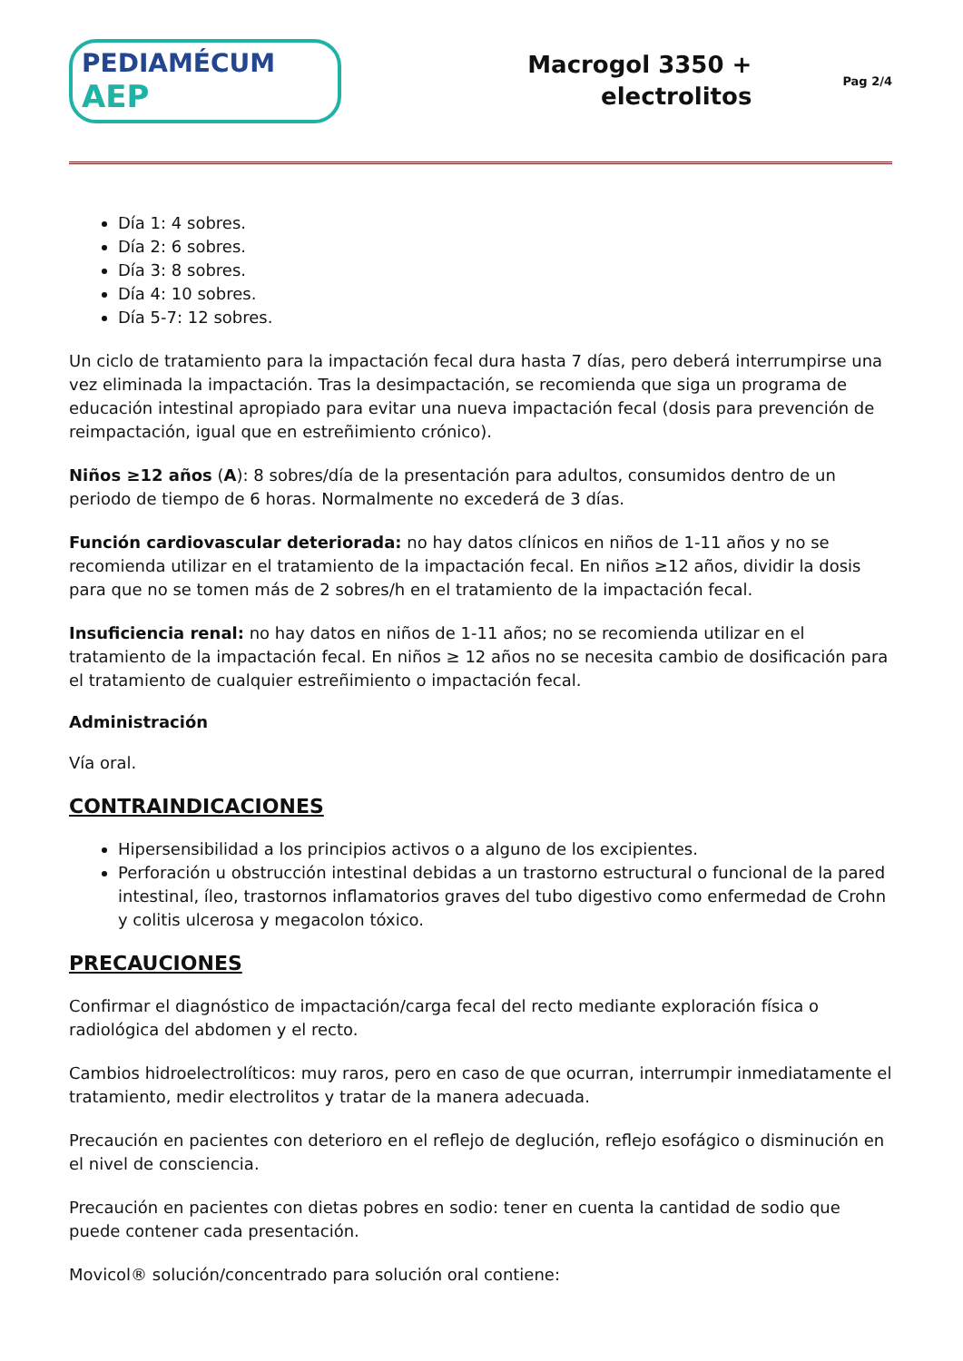PEDIAMÉCUM AEP
Macrogol 3350 +
electrolitos
Pag 2/4
Día 1: 4 sobres.
Día 2: 6 sobres.
Día 3: 8 sobres.
Día 4: 10 sobres.
Día 5-7: 12 sobres.
Un ciclo de tratamiento para la impactación fecal dura hasta 7 días, pero deberá interrumpirse una vez eliminada la impactación. Tras la desimpactación, se recomienda que siga un programa de educación intestinal apropiado para evitar una nueva impactación fecal (dosis para prevención de reimpactación, igual que en estreñimiento crónico).
Niños ≥12 años (A): 8 sobres/día de la presentación para adultos, consumidos dentro de un periodo de tiempo de 6 horas. Normalmente no excederá de 3 días.
Función cardiovascular deteriorada: no hay datos clínicos en niños de 1-11 años y no se recomienda utilizar en el tratamiento de la impactación fecal. En niños ≥12 años, dividir la dosis para que no se tomen más de 2 sobres/h en el tratamiento de la impactación fecal.
Insuficiencia renal: no hay datos en niños de 1-11 años; no se recomienda utilizar en el tratamiento de la impactación fecal. En niños ≥ 12 años no se necesita cambio de dosificación para el tratamiento de cualquier estreñimiento o impactación fecal.
Administración
Vía oral.
CONTRAINDICACIONES
Hipersensibilidad a los principios activos o a alguno de los excipientes.
Perforación u obstrucción intestinal debidas a un trastorno estructural o funcional de la pared intestinal, íleo, trastornos inflamatorios graves del tubo digestivo como enfermedad de Crohn y colitis ulcerosa y megacolon tóxico.
PRECAUCIONES
Confirmar el diagnóstico de impactación/carga fecal del recto mediante exploración física o radiológica del abdomen y el recto.
Cambios hidroelectrolíticos: muy raros, pero en caso de que ocurran, interrumpir inmediatamente el tratamiento, medir electrolitos y tratar de la manera adecuada.
Precaución en pacientes con deterioro en el reflejo de deglución, reflejo esofágico o disminución en el nivel de consciencia.
Precaución en pacientes con dietas pobres en sodio: tener en cuenta la cantidad de sodio que puede contener cada presentación.
Movicol® solución/concentrado para solución oral contiene: